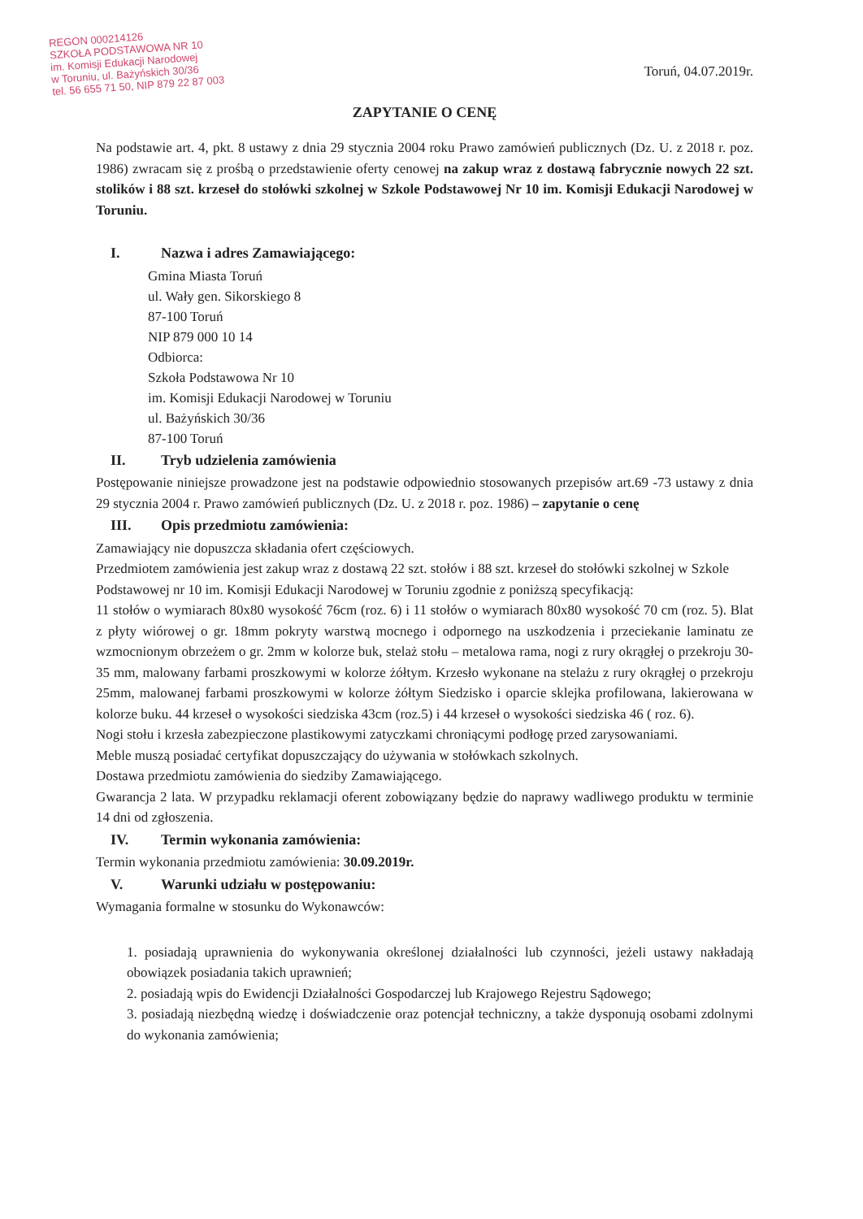REGON 000214126
SZKOŁA PODSTAWOWA NR 10
im. Komisji Edukacji Narodowej
w Toruniu, ul. Bażyńskich 30/36
tel. 56 655 71 50, NIP 879 22 87 003
Toruń, 04.07.2019r.
ZAPYTANIE O CENĘ
Na podstawie art. 4, pkt. 8 ustawy z dnia 29 stycznia 2004 roku Prawo zamówień publicznych (Dz. U. z 2018 r. poz. 1986) zwracam się z prośbą o przedstawienie oferty cenowej na zakup wraz z dostawą fabrycznie nowych 22 szt. stolików i 88 szt. krzeseł do stołówki szkolnej w Szkole Podstawowej Nr 10 im. Komisji Edukacji Narodowej w Toruniu.
I. Nazwa i adres Zamawiającego:
Gmina Miasta Toruń
ul. Wały gen. Sikorskiego 8
87-100 Toruń
NIP 879 000 10 14
Odbiorca:
Szkoła Podstawowa Nr 10
im. Komisji Edukacji Narodowej w Toruniu
ul. Bażyńskich 30/36
87-100 Toruń
II. Tryb udzielenia zamówienia
Postępowanie niniejsze prowadzone jest na podstawie odpowiednio stosowanych przepisów art.69 -73 ustawy z dnia 29 stycznia 2004 r. Prawo zamówień publicznych (Dz. U. z 2018 r. poz. 1986) – zapytanie o cenę
III. Opis przedmiotu zamówienia:
Zamawiający nie dopuszcza składania ofert częściowych.
Przedmiotem zamówienia jest zakup wraz z dostawą 22 szt. stołów i 88 szt. krzeseł do stołówki szkolnej w Szkole Podstawowej nr 10 im. Komisji Edukacji Narodowej w Toruniu zgodnie z poniższą specyfikacją:
11 stołów o wymiarach 80x80 wysokość 76cm (roz. 6) i 11 stołów o wymiarach 80x80 wysokość 70 cm (roz. 5). Blat z płyty wiórowej o gr. 18mm pokryty warstwą mocnego i odpornego na uszkodzenia i przeciekanie laminatu ze wzmocnionym obrzeżem o gr. 2mm w kolorze buk, stelaż stołu – metalowa rama, nogi z rury okrągłej o przekroju 30-35 mm, malowany farbami proszkowymi w kolorze żółtym. Krzesło wykonane na stelażu z rury okrągłej o przekroju 25mm, malowanej farbami proszkowymi w kolorze żółtym Siedzisko i oparcie sklejka profilowana, lakierowana w kolorze buku. 44 krzeseł o wysokości siedziska 43cm (roz.5) i 44 krzeseł o wysokości siedziska 46 ( roz. 6).
Nogi stołu i krzesła zabezpieczone plastikowymi zatyczkami chroniącymi podłogę przed zarysowaniami.
Meble muszą posiadać certyfikat dopuszczający do używania w stołówkach szkolnych.
Dostawa przedmiotu zamówienia do siedziby Zamawiającego.
Gwarancja 2 lata. W przypadku reklamacji oferent zobowiązany będzie do naprawy wadliwego produktu w terminie 14 dni od zgłoszenia.
IV. Termin wykonania zamówienia:
Termin wykonania przedmiotu zamówienia: 30.09.2019r.
V. Warunki udziału w postępowaniu:
Wymagania formalne w stosunku do Wykonawców:
1. posiadają uprawnienia do wykonywania określonej działalności lub czynności, jeżeli ustawy nakładają obowiązek posiadania takich uprawnień;
2. posiadają wpis do Ewidencji Działalności Gospodarczej lub Krajowego Rejestru Sądowego;
3. posiadają niezbędną wiedzę i doświadczenie oraz potencjał techniczny, a także dysponują osobami zdolnymi do wykonania zamówienia;